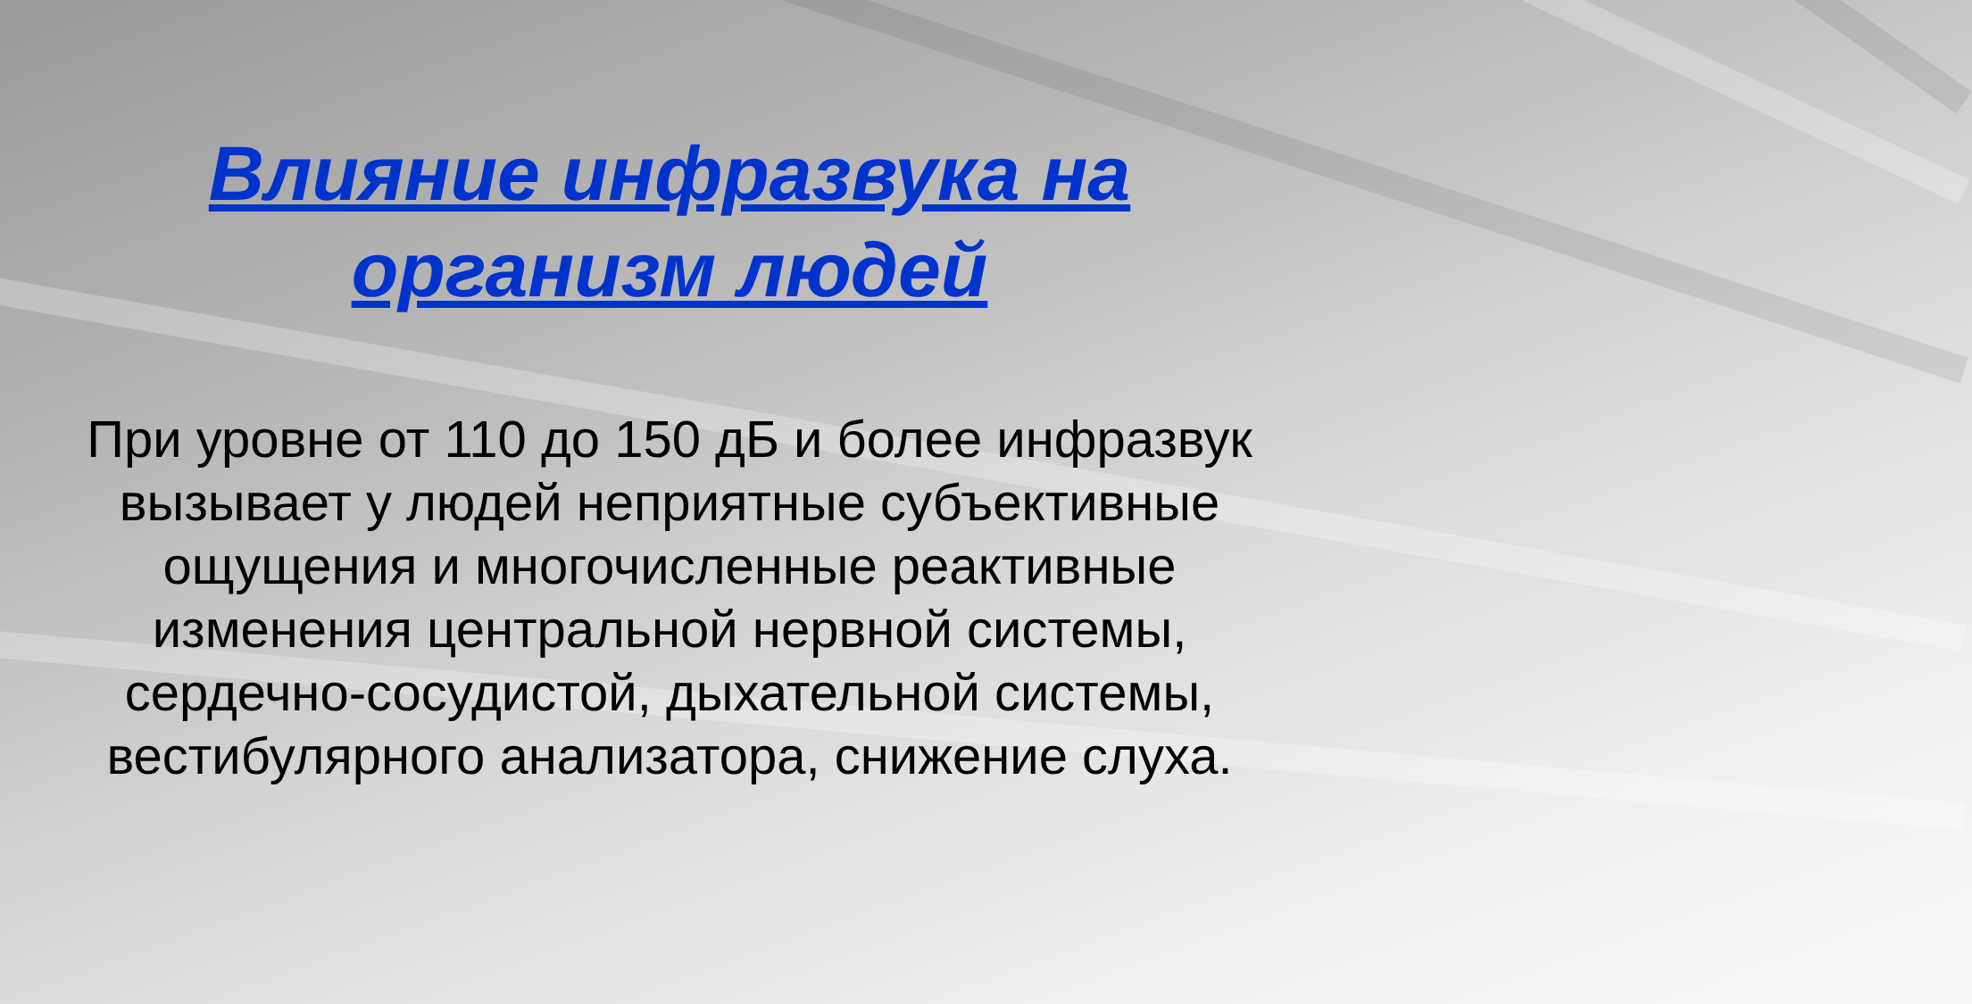Влияние инфразвука на
организм людей
При уровне от 110 до 150 дБ и более инфразвук вызывает у людей неприятные субъективные ощущения и многочисленные реактивные изменения центральной нервной системы, сердечно-сосудистой, дыхательной системы, вестибулярного анализатора, снижение слуха.